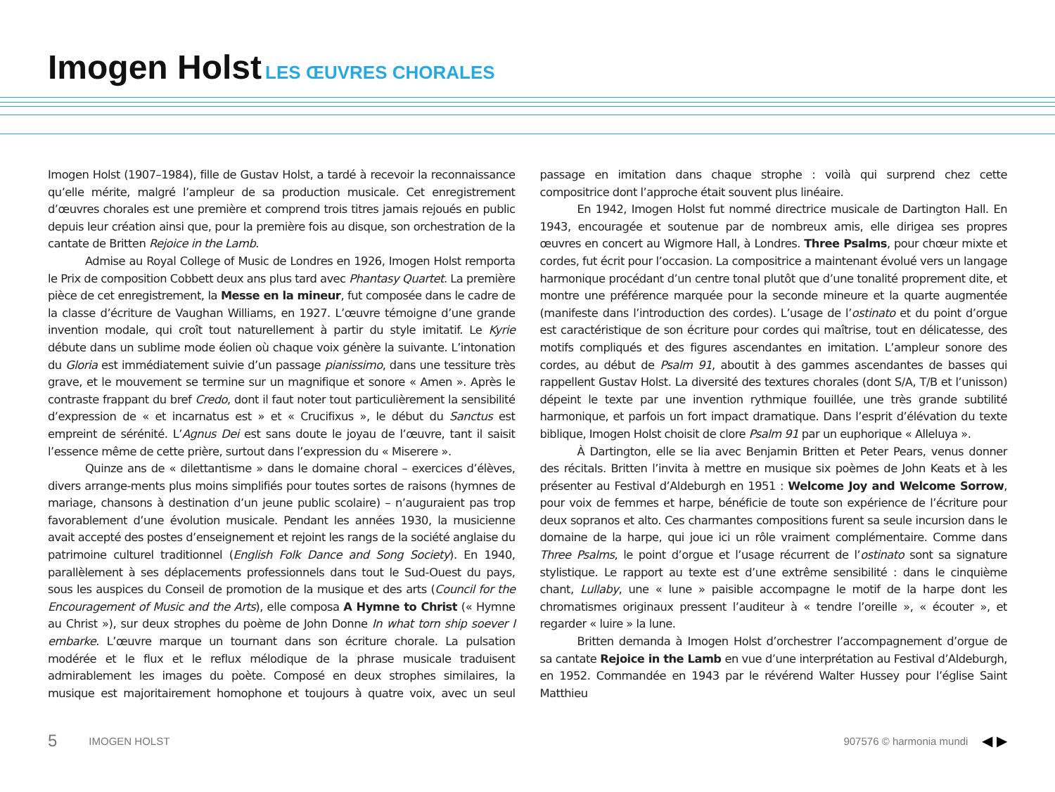Imogen Holst LES ŒUVRES CHORALES
Imogen Holst (1907–1984), fille de Gustav Holst, a tardé à recevoir la reconnaissance qu’elle mérite, malgré l’ampleur de sa production musicale. Cet enregistrement d’œuvres chorales est une première et comprend trois titres jamais rejoués en public depuis leur création ainsi que, pour la première fois au disque, son orchestration de la cantate de Britten Rejoice in the Lamb.
Admise au Royal College of Music de Londres en 1926, Imogen Holst remporta le Prix de composition Cobbett deux ans plus tard avec Phantasy Quartet. La première pièce de cet enregistrement, la Messe en la mineur, fut composée dans le cadre de la classe d’écriture de Vaughan Williams, en 1927. L’œuvre témoigne d’une grande invention modale, qui croît tout naturellement à partir du style imitatif. Le Kyrie débute dans un sublime mode éolien où chaque voix génère la suivante. L’intonation du Gloria est immédiatement suivie d’un passage pianissimo, dans une tessiture très grave, et le mouvement se termine sur un magnifique et sonore « Amen ». Après le contraste frappant du bref Credo, dont il faut noter tout particulièrement la sensibilité d’expression de « et incarnatus est » et « Crucifixus », le début du Sanctus est empreint de sérénité. L’Agnus Dei est sans doute le joyau de l’œuvre, tant il saisit l’essence même de cette prière, surtout dans l’expression du « Miserere ».
Quinze ans de « dilettantisme » dans le domaine choral – exercices d’élèves, divers arrange-ments plus moins simplifiés pour toutes sortes de raisons (hymnes de mariage, chansons à destination d’un jeune public scolaire) – n’auguraient pas trop favorablement d’une évolution musicale. Pendant les années 1930, la musicienne avait accepté des postes d’enseignement et rejoint les rangs de la société anglaise du patrimoine culturel traditionnel (English Folk Dance and Song Society). En 1940, parallèlement à ses déplacements professionnels dans tout le Sud-Ouest du pays, sous les auspices du Conseil de promotion de la musique et des arts (Council for the Encouragement of Music and the Arts), elle composa A Hymne to Christ (« Hymne au Christ »), sur deux strophes du poème de John Donne In what torn ship soever I embarke. L’œuvre marque un tournant dans son écriture chorale. La pulsation modérée et le flux et le reflux mélodique de la phrase musicale traduisent admirablement les images du poète. Composé en deux strophes similaires, la musique est majoritairement homophone et toujours à quatre voix, avec un seul passage en imitation dans chaque strophe : voilà qui surprend chez cette compositrice dont l’approche était souvent plus linéaire.
En 1942, Imogen Holst fut nommé directrice musicale de Dartington Hall. En 1943, encouragée et soutenue par de nombreux amis, elle dirigea ses propres œuvres en concert au Wigmore Hall, à Londres. Three Psalms, pour chœur mixte et cordes, fut écrit pour l’occasion. La compositrice a maintenant évolué vers un langage harmonique procédant d’un centre tonal plutôt que d’une tonalité proprement dite, et montre une préférence marquée pour la seconde mineure et la quarte augmentée (manifeste dans l’introduction des cordes). L’usage de l’ostinato et du point d’orgue est caractéristique de son écriture pour cordes qui maîtrise, tout en délicatesse, des motifs compliqués et des figures ascendantes en imitation. L’ampleur sonore des cordes, au début de Psalm 91, aboutit à des gammes ascendantes de basses qui rappellent Gustav Holst. La diversité des textures chorales (dont S/A, T/B et l’unisson) dépeint le texte par une invention rythmique fouillée, une très grande subtilité harmonique, et parfois un fort impact dramatique. Dans l’esprit d’élévation du texte biblique, Imogen Holst choisit de clore Psalm 91 par un euphorique « Alleluya ».
À Dartington, elle se lia avec Benjamin Britten et Peter Pears, venus donner des récitals. Britten l’invita à mettre en musique six poèmes de John Keats et à les présenter au Festival d’Aldeburgh en 1951 : Welcome Joy and Welcome Sorrow, pour voix de femmes et harpe, bénéficie de toute son expérience de l’écriture pour deux sopranos et alto. Ces charmantes compositions furent sa seule incursion dans le domaine de la harpe, qui joue ici un rôle vraiment complémentaire. Comme dans Three Psalms, le point d’orgue et l’usage récurrent de l’ostinato sont sa signature stylistique. Le rapport au texte est d’une extrême sensibilité : dans le cinquième chant, Lullaby, une « lune » paisible accompagne le motif de la harpe dont les chromatismes originaux pressent l’auditeur à « tendre l’oreille », « écouter », et regarder « luire » la lune.
Britten demanda à Imogen Holst d’orchestrer l’accompagnement d’orgue de sa cantate Rejoice in the Lamb en vue d’une interprétation au Festival d’Aldeburgh, en 1952. Commandée en 1943 par le révérend Walter Hussey pour l’église Saint Matthieu
5 IMOGEN HOLST 907576 © harmonia mundi ◀ ▶